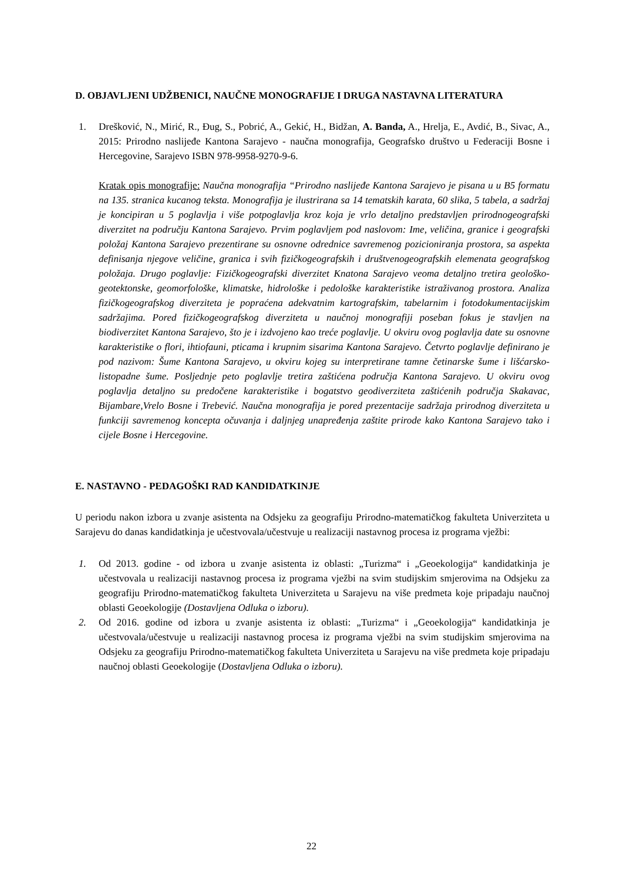D. OBJAVLJENI UDŽBENICI, NAUČNE MONOGRAFIJE I DRUGA NASTAVNA LITERATURA
1. Drešković, N., Mirić, R., Đug, S., Pobrić, A., Gekić, H., Bidžan, A. Banda, A., Hrelja, E., Avdić, B., Sivac, A., 2015: Prirodno naslijeđe Kantona Sarajevo - naučna monografija, Geografsko društvo u Federaciji Bosne i Hercegovine, Sarajevo ISBN 978-9958-9270-9-6.
Kratak opis monografije: Naučna monografija “Prirodno naslijeđe Kantona Sarajevo je pisana u u B5 formatu na 135. stranica kucanog teksta. Monografija je ilustrirana sa 14 tematskih karata, 60 slika, 5 tabela, a sadržaj je koncipiran u 5 poglavlja i više potpoglavlja kroz koja je vrlo detaljno predstavljen prirodnogeografski diverzitet na području Kantona Sarajevo. Prvim poglavljem pod naslovom: Ime, veličina, granice i geografski položaj Kantona Sarajevo prezentirane su osnovne odrednice savremenog pozicioniranja prostora, sa aspekta definisanja njegove veličine, granica i svih fizičkogeografskih i društvenogeografskih elemenata geografskog položaja. Drugo poglavlje: Fizičkogeografski diverzitet Knatona Sarajevo veoma detaljno tretira geološko-geotektonske, geomorfološke, klimatske, hidrološke i pedološke karakteristike istraživanog prostora. Analiza fizičkogeografskog diverziteta je popraćena adekvatnim kartografskim, tabelarnim i fotodokumentacijskim sadržajima. Pored fizičkogeografskog diverziteta u naučnoj monografiji poseban fokus je stavljen na biodiverzitet Kantona Sarajevo, što je i izdvojeno kao treće poglavlje. U okviru ovog poglavlja date su osnovne karakteristike o flori, ihtiofauni, pticama i krupnim sisarima Kantona Sarajevo. Četvrto poglavlje definirano je pod nazivom: Šume Kantona Sarajevo, u okviru kojeg su interpretirane tamne četinarske šume i lišćarsko-listopadne šume. Posljednje peto poglavlje tretira zaštićena područja Kantona Sarajevo. U okviru ovog poglavlja detaljno su predočene karakteristike i bogatstvo geodiverziteta zaštićenih područja Skakavac, Bijambare,Vrelo Bosne i Trebević. Naučna monografija je pored prezentacije sadržaja prirodnog diverziteta u funkciji savremenog koncepta očuvanja i daljnjeg unapređenja zaštite prirode kako Kantona Sarajevo tako i cijele Bosne i Hercegovine.
E. NASTAVNO - PEDAGOŠKI RAD KANDIDATKINJE
U periodu nakon izbora u zvanje asistenta na Odsjeku za geografiju Prirodno-matematičkog fakulteta Univerziteta u Sarajevu do danas kandidatkinja je učestvovala/učestvuje u realizaciji nastavnog procesa iz programa vježbi:
1. Od 2013. godine - od izbora u zvanje asistenta iz oblasti: „Turizma“ i „Geoekologija“ kandidatkinja je učestvovala u realizaciji nastavnog procesa iz programa vježbi na svim studijskim smjerovima na Odsjeku za geografiju Prirodno-matematičkog fakulteta Univerziteta u Sarajevu na više predmeta koje pripadaju naučnoj oblasti Geoekologije (Dostavljena Odluka o izboru).
2. Od 2016. godine od izbora u zvanje asistenta iz oblasti: „Turizma“ i „Geoekologija“ kandidatkinja je učestvovala/učestvuje u realizaciji nastavnog procesa iz programa vježbi na svim studijskim smjerovima na Odsjeku za geografiju Prirodno-matematičkog fakulteta Univerziteta u Sarajevu na više predmeta koje pripadaju naučnoj oblasti Geoekologije (Dostavljena Odluka o izboru).
22